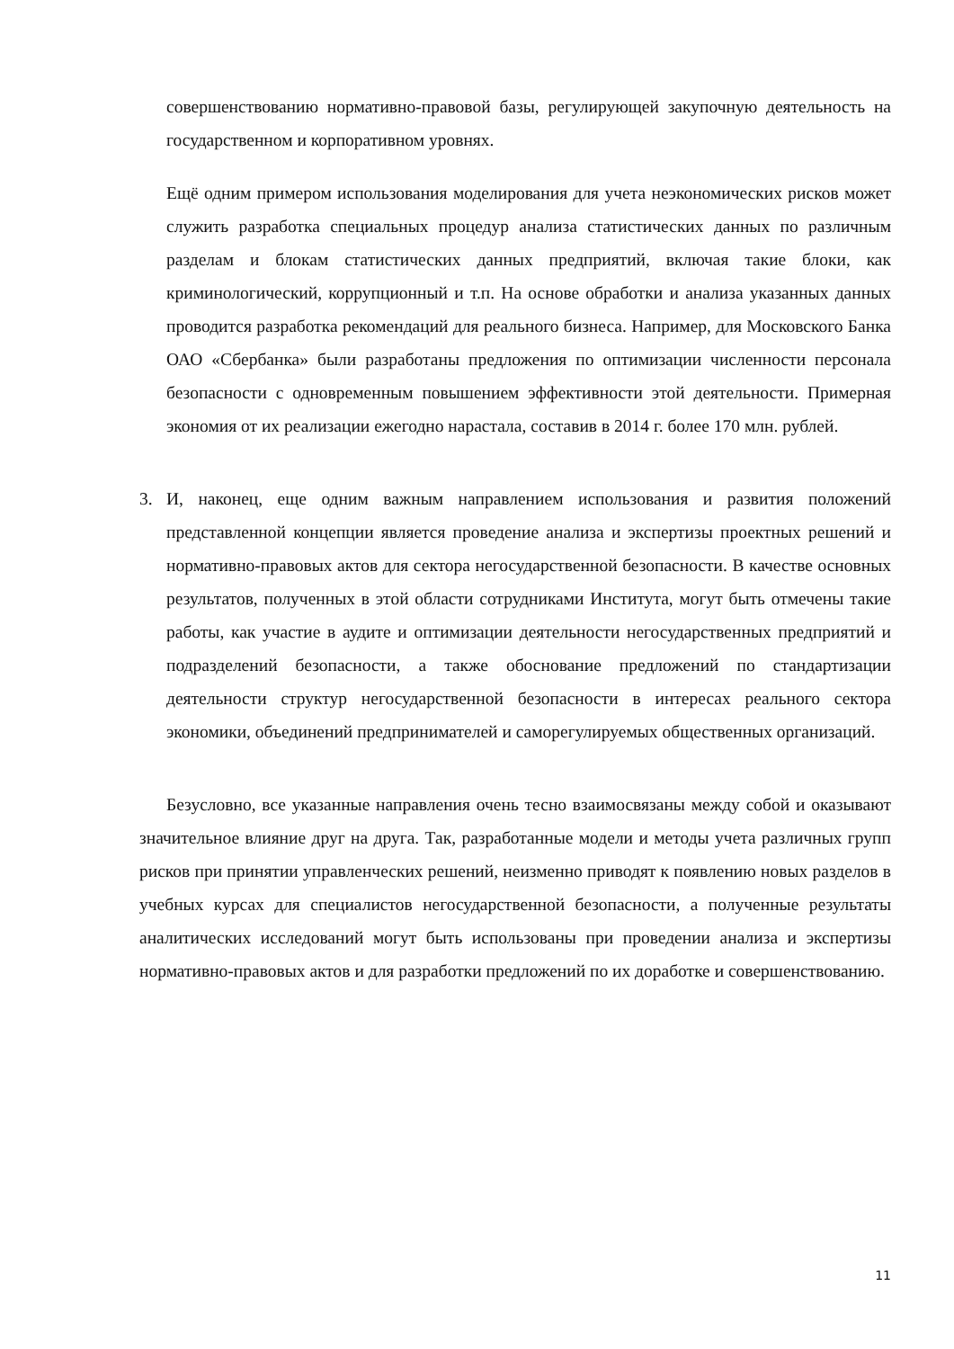совершенствованию нормативно-правовой базы, регулирующей закупочную деятельность на государственном и корпоративном уровнях.
Ещё одним примером использования моделирования для учета неэкономических рисков может служить разработка специальных процедур анализа статистических данных по различным разделам и блокам статистических данных предприятий, включая такие блоки, как криминологический, коррупционный и т.п. На основе обработки и анализа указанных данных проводится разработка рекомендаций для реального бизнеса. Например, для Московского Банка ОАО «Сбербанка» были разработаны предложения по оптимизации численности персонала безопасности с одновременным повышением эффективности этой деятельности. Примерная экономия от их реализации ежегодно нарастала, составив в 2014 г. более 170 млн. рублей.
3. И, наконец, еще одним важным направлением использования и развития положений представленной концепции является проведение анализа и экспертизы проектных решений и нормативно-правовых актов для сектора негосударственной безопасности. В качестве основных результатов, полученных в этой области сотрудниками Института, могут быть отмечены такие работы, как участие в аудите и оптимизации деятельности негосударственных предприятий и подразделений безопасности, а также обоснование предложений по стандартизации деятельности структур негосударственной безопасности в интересах реального сектора экономики, объединений предпринимателей и саморегулируемых общественных организаций.
Безусловно, все указанные направления очень тесно взаимосвязаны между собой и оказывают значительное влияние друг на друга. Так, разработанные модели и методы учета различных групп рисков при принятии управленческих решений, неизменно приводят к появлению новых разделов в учебных курсах для специалистов негосударственной безопасности, а полученные результаты аналитических исследований могут быть использованы при проведении анализа и экспертизы нормативно-правовых актов и для разработки предложений по их доработке и совершенствованию.
11